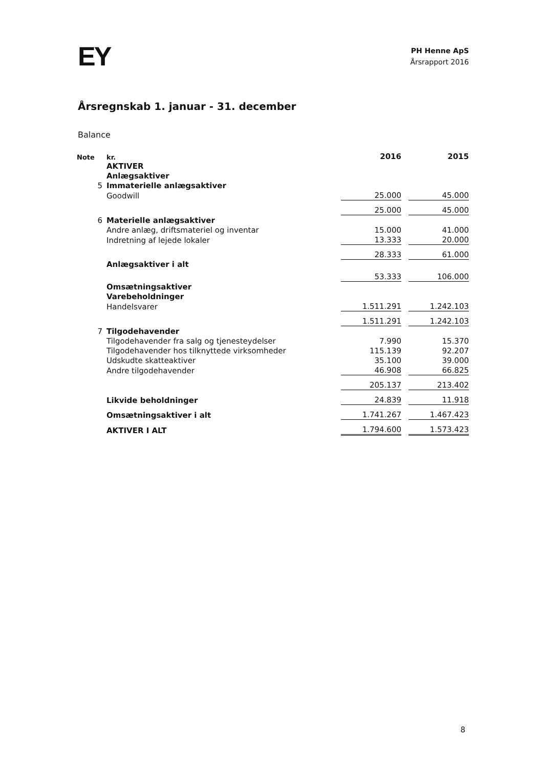EY
PH Henne ApS
Årsrapport 2016
Årsregnskab 1. januar - 31. december
Balance
| Note | kr. | 2016 | | 2015 |
| | AKTIVER | | | |
| | Anlægsaktiver | | | |
| 5 | Immaterielle anlægsaktiver | | | |
| | Goodwill | 25.000 | | 45.000 |
| | | 25.000 | | 45.000 |
| 6 | Materielle anlægsaktiver | | | |
| | Andre anlæg, driftsmateriel og inventar | 15.000 | | 41.000 |
| | Indretning af lejede lokaler | 13.333 | | 20.000 |
| | | 28.333 | | 61.000 |
| | Anlægsaktiver i alt | 53.333 | | 106.000 |
| | Omsætningsaktiver | | | |
| | Varebeholdninger | | | |
| | Handelsvarer | 1.511.291 | | 1.242.103 |
| | | 1.511.291 | | 1.242.103 |
| 7 | Tilgodehavender | | | |
| | Tilgodehavender fra salg og tjenesteydelser | 7.990 | | 15.370 |
| | Tilgodehavender hos tilknyttede virksomheder | 115.139 | | 92.207 |
| | Udskudte skatteaktiver | 35.100 | | 39.000 |
| | Andre tilgodehavender | 46.908 | | 66.825 |
| | | 205.137 | | 213.402 |
| | Likvide beholdninger | 24.839 | | 11.918 |
| | Omsætningsaktiver i alt | 1.741.267 | | 1.467.423 |
| | AKTIVER I ALT | 1.794.600 | | 1.573.423 |
8